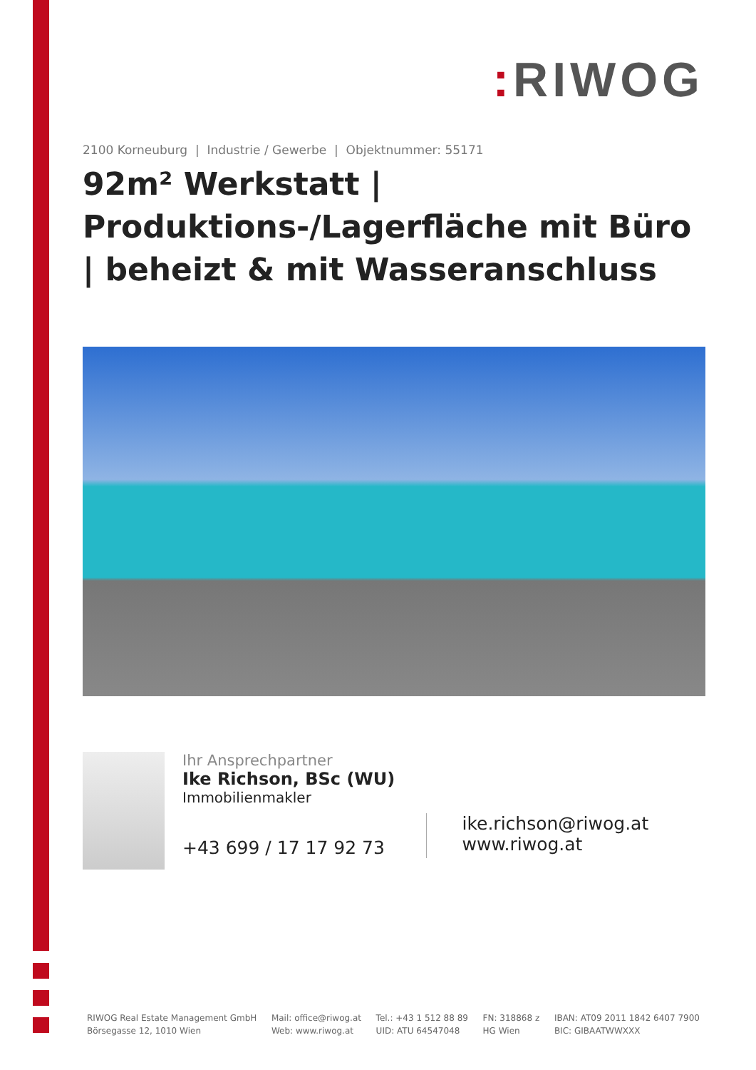: RIWOG
2100 Korneuburg | Industrie / Gewerbe | Objektnummer: 55171
92m² Werkstatt | Produktions-/Lagerfläche mit Büro | beheizt & mit Wasseranschluss
Ihr Ansprechpartner
Ike Richson, BSc (WU)
Immobilienmakler
+43 699 / 17 17 92 73
ike.richson@riwog.at
www.riwog.at
RIWOG Real Estate Management GmbH
Börsegasse 12, 1010 Wien
Mail: office@riwog.at
Web: www.riwog.at
Tel.: +43 1 512 88 89
UID: ATU 64547048
FN: 318868 z
HG Wien
IBAN: AT09 2011 1842 6407 7900
BIC: GIBAATWWXXX